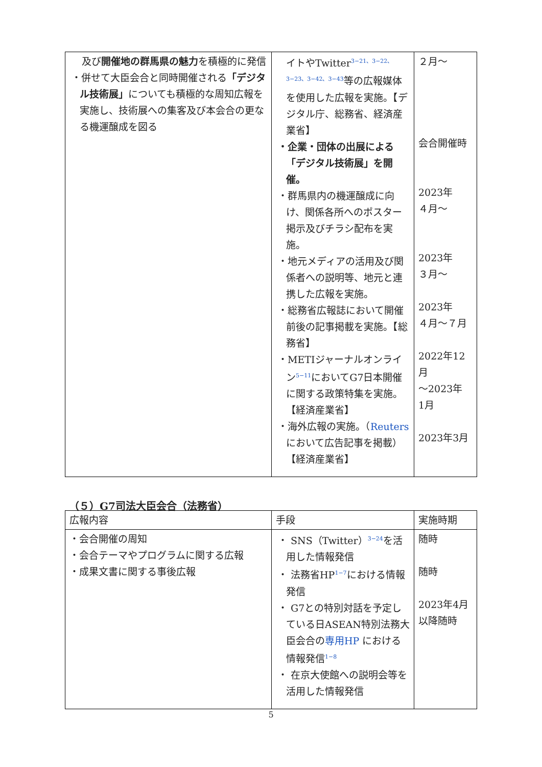| 及び 開催地の群馬県の魅力 を積極的に発信 ・併せて大臣会合と同時開催される 「デジタル技術展」 についても積極的な周知広報を実施し、技術展への集客及び本会合の更なる機運醸成を図る | イトやTwitter<sup>3−21、3−22、3−23、3−42、3−43</sup>等の広報媒体を使用した広報を実施。【デジタル庁、総務省、経済産業省】 ・企業・団体の出展による「デジタル技術展」を開催。 ・群馬県内の機運醸成に向け、関係各所へのポスター掲示及びチラシ配布を実施。 ・地元メディアの活用及び関係者への説明等、地元と連携した広報を実施。 ・総務省広報誌において開催前後の記事掲載を実施。【総務省】 ・METIジャーナルオンライン<sup>5−11</sup>においてG7日本開催に関する政策特集を実施。【経済産業省】 ・海外広報の実施。（ Reuters において広告記事を掲載）【経済産業省】 | ２月～ 会合開催時 2023年 ４月～ 2023年 ３月～ 2023年 ４月～７月 2022年12月 ～2023年 1月 2023年3月 |
（５）G7司法大臣会合（法務省）
| 広報内容 | 手段 | 実施時期 |
| --- | --- | --- |
| ・会合開催の周知 ・会合テーマやプログラムに関する広報 ・成果文書に関する事後広報 | ・ SNS（Twitter）<sup>3−24</sup>を活用した情報発信 ・ 法務省HP<sup>1−7</sup>における情報発信 ・ G7との特別対話を予定している日ASEAN特別法務大臣会合の 専用HP における情報発信<sup>1−8</sup> ・ 在京大使館への説明会等を活用した情報発信 | 随時 随時 2023年4月 以降随時 |
5